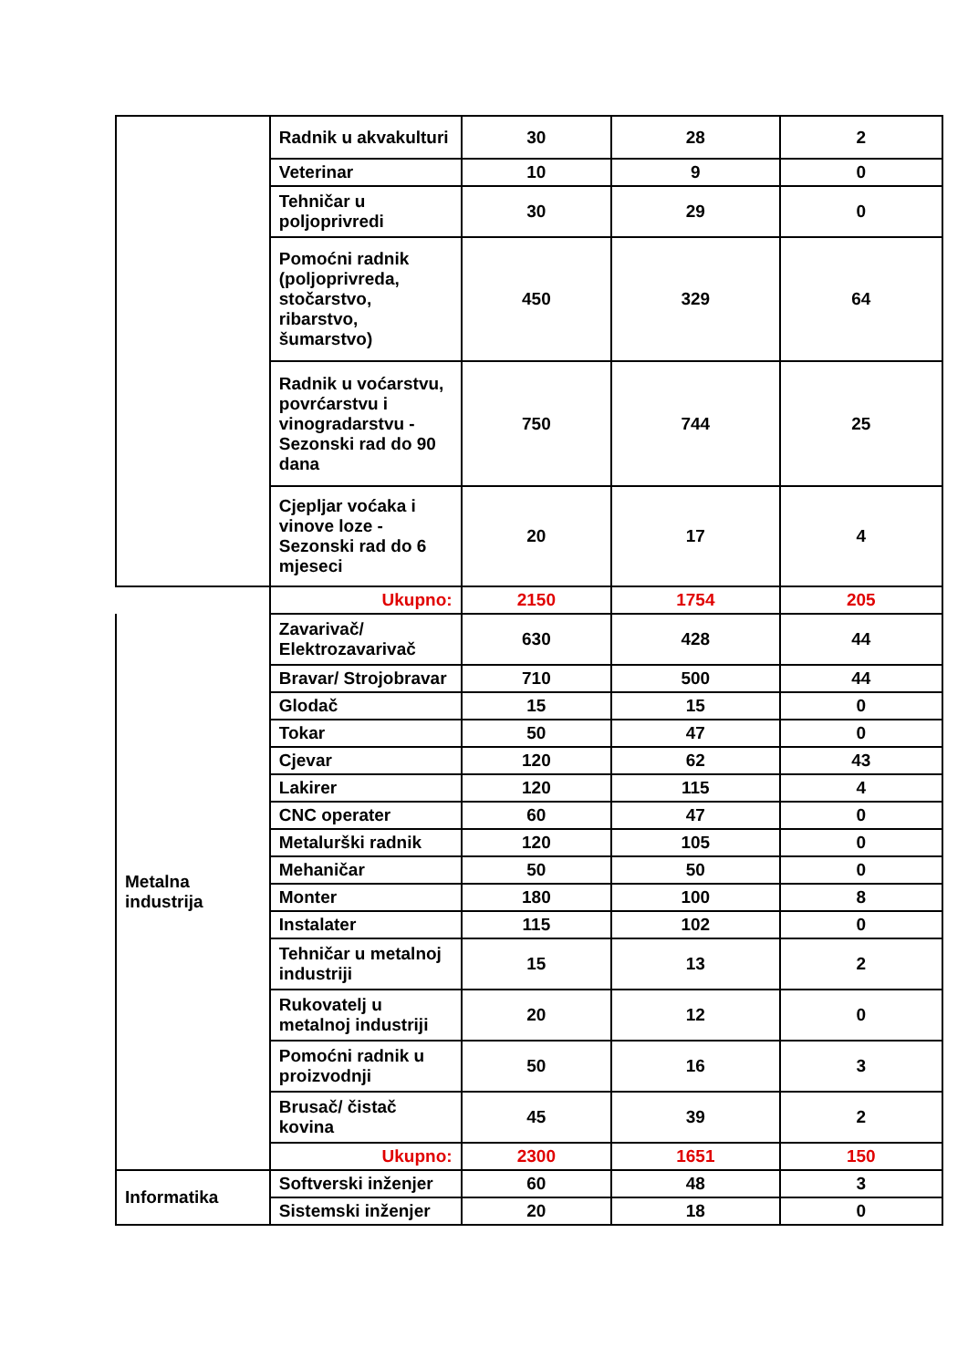| | Radnik u akvakulturi | 30 | 28 | 2 |
| | Veterinar | 10 | 9 | 0 |
| | Tehničar u poljoprivredi | 30 | 29 | 0 |
| | Pomoćni radnik (poljoprivreda, stočarstvo, ribarstvo, šumarstvo) | 450 | 329 | 64 |
| | Radnik u voćarstvu, povrćarstvu i vinogradarstvu - Sezonski rad do 90 dana | 750 | 744 | 25 |
| | Cjepljar voćaka i vinove loze - Sezonski rad do 6 mjeseci | 20 | 17 | 4 |
| | Ukupno: | 2150 | 1754 | 205 |
| Metalna industrija | Zavarivač/ Elektrozavarivač | 630 | 428 | 44 |
| | Bravar/ Strojobravar | 710 | 500 | 44 |
| | Glodač | 15 | 15 | 0 |
| | Tokar | 50 | 47 | 0 |
| | Cjevar | 120 | 62 | 43 |
| | Lakirer | 120 | 115 | 4 |
| | CNC operater | 60 | 47 | 0 |
| | Metalurški radnik | 120 | 105 | 0 |
| | Mehaničar | 50 | 50 | 0 |
| | Monter | 180 | 100 | 8 |
| | Instalater | 115 | 102 | 0 |
| | Tehničar u metalnoj industriji | 15 | 13 | 2 |
| | Rukovatelj u metalnoj industriji | 20 | 12 | 0 |
| | Pomoćni radnik u proizvodnji | 50 | 16 | 3 |
| | Brusač/ čistač kovina | 45 | 39 | 2 |
| | Ukupno: | 2300 | 1651 | 150 |
| Informatika | Softverski inženjer | 60 | 48 | 3 |
| | Sistemski inženjer | 20 | 18 | 0 |